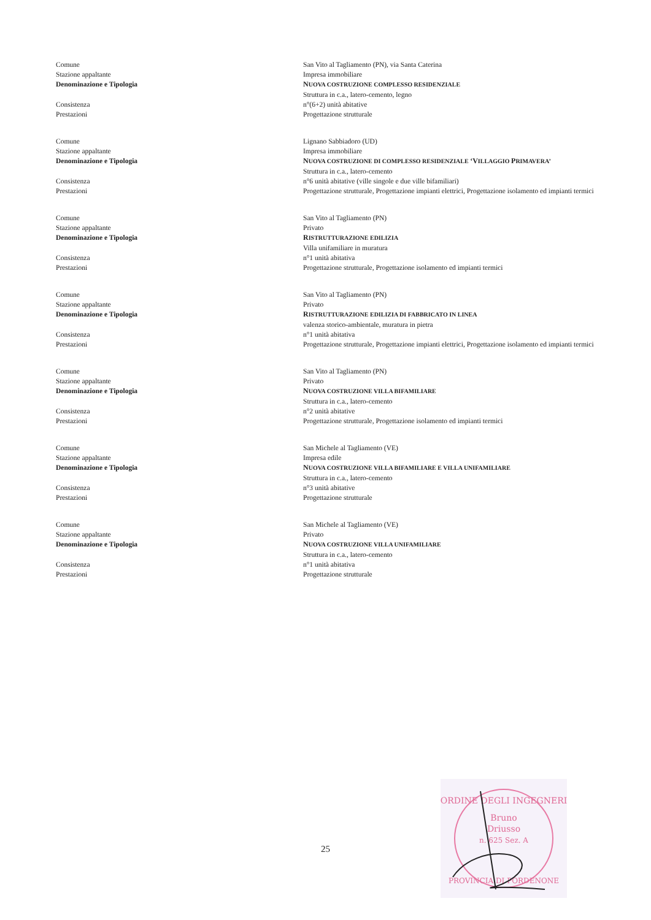| Comune | San Vito al Tagliamento (PN), via Santa Caterina |
| Stazione appaltante | Impresa immobiliare |
| Denominazione e Tipologia | N UOVA COSTRUZIONE COMPLESSO RESIDENZIALE |
| | Struttura in c.a., latero-cemento, legno |
| Consistenza | n°(6+2) unità abitative |
| Prestazioni | Progettazione strutturale |
| Comune | Lignano Sabbiadoro (UD) |
| Stazione appaltante | Impresa immobiliare |
| Denominazione e Tipologia | N UOVA COSTRUZIONE DI COMPLESSO RESIDENZIALE ‘V ILLAGGIO P RIMAVERA’ |
| | Struttura in c.a., latero-cemento |
| Consistenza | n°6 unità abitative (ville singole e due ville bifamiliari) |
| Prestazioni | Progettazione strutturale, Progettazione impianti elettrici, Progettazione isolamento ed impianti termici |
| Comune | San Vito al Tagliamento (PN) |
| Stazione appaltante | Privato |
| Denominazione e Tipologia | R ISTRUTTURAZIONE EDILIZIA |
| | Villa unifamiliare in muratura |
| Consistenza | n°1 unità abitativa |
| Prestazioni | Progettazione strutturale, Progettazione isolamento ed impianti termici |
| Comune | San Vito al Tagliamento (PN) |
| Stazione appaltante | Privato |
| Denominazione e Tipologia | R ISTRUTTURAZIONE EDILIZIA DI FABBRICATO IN LINEA |
| | valenza storico-ambientale, muratura in pietra |
| Consistenza | n°1 unità abitativa |
| Prestazioni | Progettazione strutturale, Progettazione impianti elettrici, Progettazione isolamento ed impianti termici |
| Comune | San Vito al Tagliamento (PN) |
| Stazione appaltante | Privato |
| Denominazione e Tipologia | N UOVA COSTRUZIONE VILLA BIFAMILIARE |
| | Struttura in c.a., latero-cemento |
| Consistenza | n°2 unità abitative |
| Prestazioni | Progettazione strutturale, Progettazione isolamento ed impianti termici |
| Comune | San Michele al Tagliamento (VE) |
| Stazione appaltante | Impresa edile |
| Denominazione e Tipologia | N UOVA COSTRUZIONE VILLA BIFAMILIARE E VILLA UNIFAMILIARE |
| | Struttura in c.a., latero-cemento |
| Consistenza | n°3 unità abitative |
| Prestazioni | Progettazione strutturale |
| Comune | San Michele al Tagliamento (VE) |
| Stazione appaltante | Privato |
| Denominazione e Tipologia | N UOVA COSTRUZIONE VILLA UNIFAMILIARE |
| | Struttura in c.a., latero-cemento |
| Consistenza | n°1 unità abitativa |
| Prestazioni | Progettazione strutturale |
25
ORDINE DEGLI INGEGNERI
Bruno
Driusso
n. 625 Sez. A
PROVINCIA DI PORDENONE